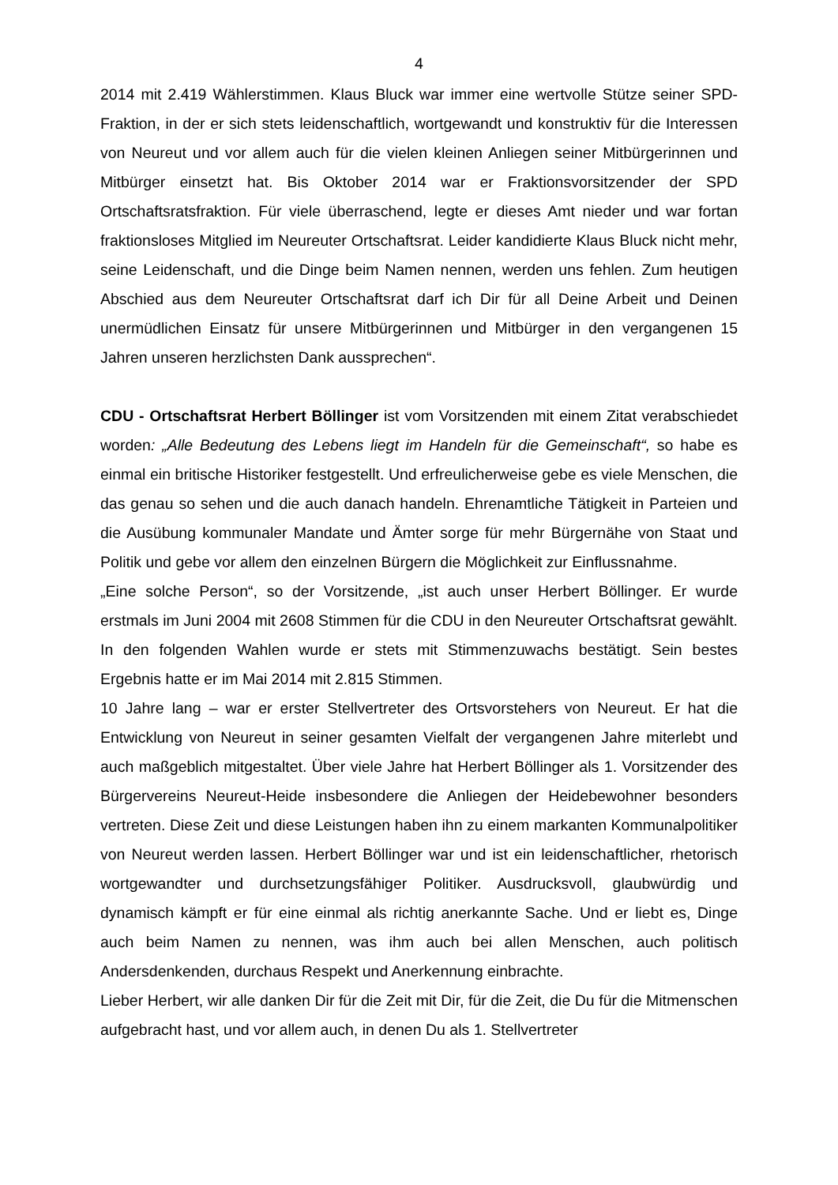4
2014 mit 2.419 Wählerstimmen. Klaus Bluck war immer eine wertvolle Stütze seiner SPD-Fraktion, in der er sich stets leidenschaftlich, wortgewandt und konstruktiv für die Interessen von Neureut und vor allem auch für die vielen kleinen Anliegen seiner Mitbürgerinnen und Mitbürger einsetzt hat. Bis Oktober 2014 war er Fraktionsvorsitzender der SPD Ortschaftsratsfraktion. Für viele überraschend, legte er dieses Amt nieder und war fortan fraktionsloses Mitglied im Neureuter Ortschaftsrat. Leider kandidierte Klaus Bluck nicht mehr, seine Leidenschaft, und die Dinge beim Namen nennen, werden uns fehlen. Zum heutigen Abschied aus dem Neureuter Ortschaftsrat darf ich Dir für all Deine Arbeit und Deinen unermüdlichen Einsatz für unsere Mitbürgerinnen und Mitbürger in den vergangenen 15 Jahren unseren herzlichsten Dank aussprechen“.
CDU - Ortschaftsrat Herbert Böllinger ist vom Vorsitzenden mit einem Zitat verabschiedet worden: „Alle Bedeutung des Lebens liegt im Handeln für die Gemeinschaft“, so habe es einmal ein britische Historiker festgestellt. Und erfreulicherweise gebe es viele Menschen, die das genau so sehen und die auch danach handeln. Ehrenamtliche Tätigkeit in Parteien und die Ausübung kommunaler Mandate und Ämter sorge für mehr Bürgernähe von Staat und Politik und gebe vor allem den einzelnen Bürgern die Möglichkeit zur Einflussnahme.
„Eine solche Person“, so der Vorsitzende, „ist auch unser Herbert Böllinger. Er wurde erstmals im Juni 2004 mit 2608 Stimmen für die CDU in den Neureuter Ortschaftsrat gewählt. In den folgenden Wahlen wurde er stets mit Stimmenzuwachs bestätigt. Sein bestes Ergebnis hatte er im Mai 2014 mit 2.815 Stimmen.
10 Jahre lang – war er erster Stellvertreter des Ortsvorstehers von Neureut. Er hat die Entwicklung von Neureut in seiner gesamten Vielfalt der vergangenen Jahre miterlebt und auch maßgeblich mitgestaltet. Über viele Jahre hat Herbert Böllinger als 1. Vorsitzender des Bürgervereins Neureut-Heide insbesondere die Anliegen der Heidebewohner besonders vertreten. Diese Zeit und diese Leistungen haben ihn zu einem markanten Kommunalpolitiker von Neureut werden lassen. Herbert Böllinger war und ist ein leidenschaftlicher, rhetorisch wortgewandter und durchsetzungsfähiger Politiker. Ausdrucksvoll, glaubwürdig und dynamisch kämpft er für eine einmal als richtig anerkannte Sache. Und er liebt es, Dinge auch beim Namen zu nennen, was ihm auch bei allen Menschen, auch politisch Andersdenkenden, durchaus Respekt und Anerkennung einbrachte.
Lieber Herbert, wir alle danken Dir für die Zeit mit Dir, für die Zeit, die Du für die Mitmenschen aufgebracht hast, und vor allem auch, in denen Du als 1. Stellvertreter